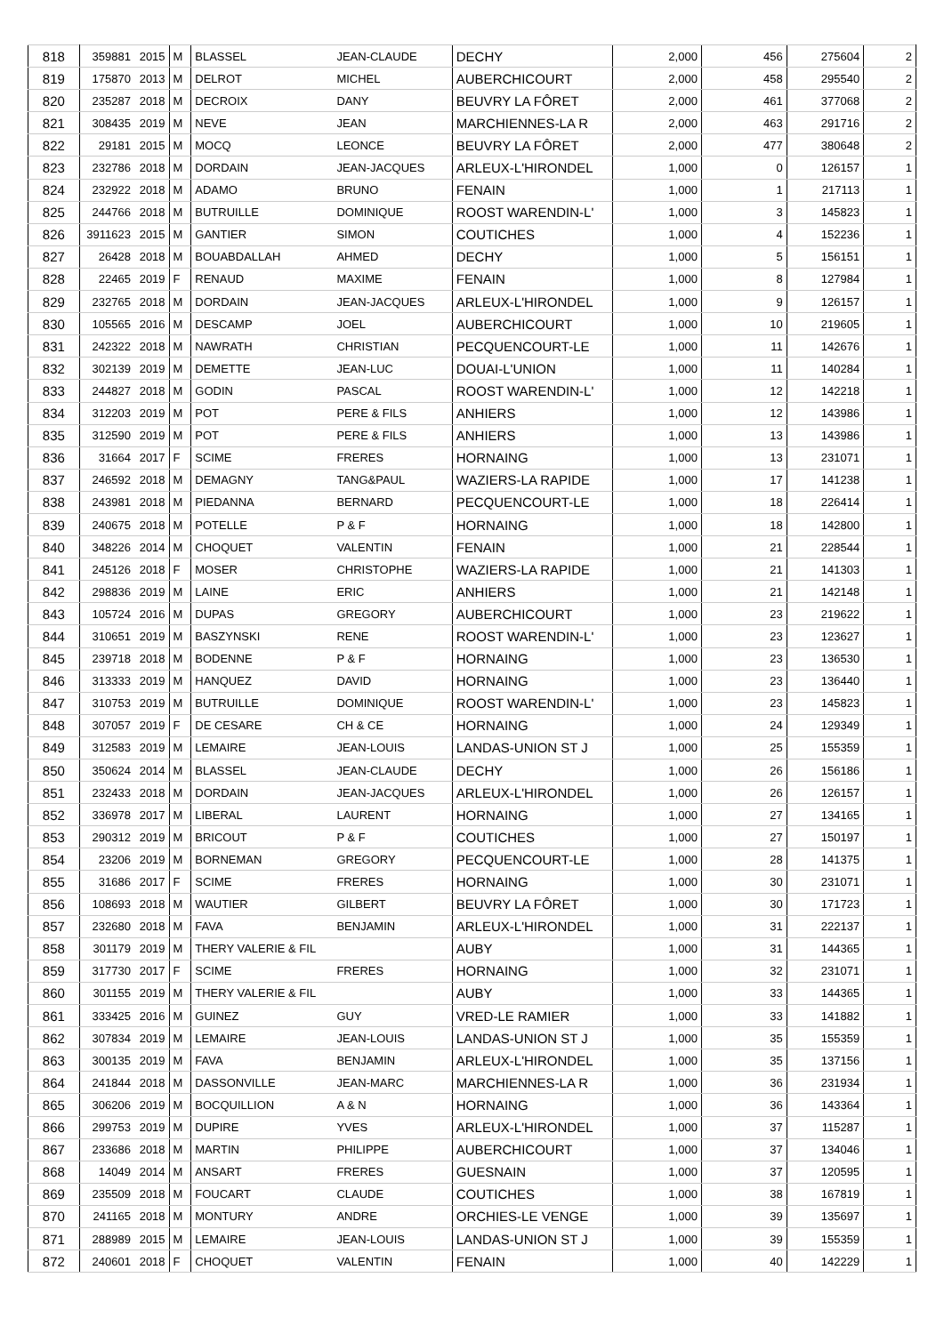| 818 | 359881 | 2015 | M | BLASSEL | JEAN-CLAUDE | DECHY | 2,000 | 456 | 275604 | 2 |
| 819 | 175870 | 2013 | M | DELROT | MICHEL | AUBERCHICOURT | 2,000 | 458 | 295540 | 2 |
| 820 | 235287 | 2018 | M | DECROIX | DANY | BEUVRY LA FÔRET | 2,000 | 461 | 377068 | 2 |
| 821 | 308435 | 2019 | M | NEVE | JEAN | MARCHIENNES-LA R | 2,000 | 463 | 291716 | 2 |
| 822 | 29181 | 2015 | M | MOCQ | LEONCE | BEUVRY LA FÔRET | 2,000 | 477 | 380648 | 2 |
| 823 | 232786 | 2018 | M | DORDAIN | JEAN-JACQUES | ARLEUX-L'HIRONDEL | 1,000 | 0 | 126157 | 1 |
| 824 | 232922 | 2018 | M | ADAMO | BRUNO | FENAIN | 1,000 | 1 | 217113 | 1 |
| 825 | 244766 | 2018 | M | BUTRUILLE | DOMINIQUE | ROOST WARENDIN-L' | 1,000 | 3 | 145823 | 1 |
| 826 | 3911623 | 2015 | M | GANTIER | SIMON | COUTICHES | 1,000 | 4 | 152236 | 1 |
| 827 | 26428 | 2018 | M | BOUABDALLAH | AHMED | DECHY | 1,000 | 5 | 156151 | 1 |
| 828 | 22465 | 2019 | F | RENAUD | MAXIME | FENAIN | 1,000 | 8 | 127984 | 1 |
| 829 | 232765 | 2018 | M | DORDAIN | JEAN-JACQUES | ARLEUX-L'HIRONDEL | 1,000 | 9 | 126157 | 1 |
| 830 | 105565 | 2016 | M | DESCAMP | JOEL | AUBERCHICOURT | 1,000 | 10 | 219605 | 1 |
| 831 | 242322 | 2018 | M | NAWRATH | CHRISTIAN | PECQUENCOURT-LE | 1,000 | 11 | 142676 | 1 |
| 832 | 302139 | 2019 | M | DEMETTE | JEAN-LUC | DOUAI-L'UNION | 1,000 | 11 | 140284 | 1 |
| 833 | 244827 | 2018 | M | GODIN | PASCAL | ROOST WARENDIN-L' | 1,000 | 12 | 142218 | 1 |
| 834 | 312203 | 2019 | M | POT | PERE & FILS | ANHIERS | 1,000 | 12 | 143986 | 1 |
| 835 | 312590 | 2019 | M | POT | PERE & FILS | ANHIERS | 1,000 | 13 | 143986 | 1 |
| 836 | 31664 | 2017 | F | SCIME | FRERES | HORNAING | 1,000 | 13 | 231071 | 1 |
| 837 | 246592 | 2018 | M | DEMAGNY | TANG&PAUL | WAZIERS-LA RAPIDE | 1,000 | 17 | 141238 | 1 |
| 838 | 243981 | 2018 | M | PIEDANNA | BERNARD | PECQUENCOURT-LE | 1,000 | 18 | 226414 | 1 |
| 839 | 240675 | 2018 | M | POTELLE | P & F | HORNAING | 1,000 | 18 | 142800 | 1 |
| 840 | 348226 | 2014 | M | CHOQUET | VALENTIN | FENAIN | 1,000 | 21 | 228544 | 1 |
| 841 | 245126 | 2018 | F | MOSER | CHRISTOPHE | WAZIERS-LA RAPIDE | 1,000 | 21 | 141303 | 1 |
| 842 | 298836 | 2019 | M | LAINE | ERIC | ANHIERS | 1,000 | 21 | 142148 | 1 |
| 843 | 105724 | 2016 | M | DUPAS | GREGORY | AUBERCHICOURT | 1,000 | 23 | 219622 | 1 |
| 844 | 310651 | 2019 | M | BASZYNSKI | RENE | ROOST WARENDIN-L' | 1,000 | 23 | 123627 | 1 |
| 845 | 239718 | 2018 | M | BODENNE | P & F | HORNAING | 1,000 | 23 | 136530 | 1 |
| 846 | 313333 | 2019 | M | HANQUEZ | DAVID | HORNAING | 1,000 | 23 | 136440 | 1 |
| 847 | 310753 | 2019 | M | BUTRUILLE | DOMINIQUE | ROOST WARENDIN-L' | 1,000 | 23 | 145823 | 1 |
| 848 | 307057 | 2019 | F | DE CESARE | CH & CE | HORNAING | 1,000 | 24 | 129349 | 1 |
| 849 | 312583 | 2019 | M | LEMAIRE | JEAN-LOUIS | LANDAS-UNION ST J | 1,000 | 25 | 155359 | 1 |
| 850 | 350624 | 2014 | M | BLASSEL | JEAN-CLAUDE | DECHY | 1,000 | 26 | 156186 | 1 |
| 851 | 232433 | 2018 | M | DORDAIN | JEAN-JACQUES | ARLEUX-L'HIRONDEL | 1,000 | 26 | 126157 | 1 |
| 852 | 336978 | 2017 | M | LIBERAL | LAURENT | HORNAING | 1,000 | 27 | 134165 | 1 |
| 853 | 290312 | 2019 | M | BRICOUT | P & F | COUTICHES | 1,000 | 27 | 150197 | 1 |
| 854 | 23206 | 2019 | M | BORNEMAN | GREGORY | PECQUENCOURT-LE | 1,000 | 28 | 141375 | 1 |
| 855 | 31686 | 2017 | F | SCIME | FRERES | HORNAING | 1,000 | 30 | 231071 | 1 |
| 856 | 108693 | 2018 | M | WAUTIER | GILBERT | BEUVRY LA FÔRET | 1,000 | 30 | 171723 | 1 |
| 857 | 232680 | 2018 | M | FAVA | BENJAMIN | ARLEUX-L'HIRONDEL | 1,000 | 31 | 222137 | 1 |
| 858 | 301179 | 2019 | M | THERY VALERIE & FIL | | AUBY | 1,000 | 31 | 144365 | 1 |
| 859 | 317730 | 2017 | F | SCIME | FRERES | HORNAING | 1,000 | 32 | 231071 | 1 |
| 860 | 301155 | 2019 | M | THERY VALERIE & FIL | | AUBY | 1,000 | 33 | 144365 | 1 |
| 861 | 333425 | 2016 | M | GUINEZ | GUY | VRED-LE RAMIER | 1,000 | 33 | 141882 | 1 |
| 862 | 307834 | 2019 | M | LEMAIRE | JEAN-LOUIS | LANDAS-UNION ST J | 1,000 | 35 | 155359 | 1 |
| 863 | 300135 | 2019 | M | FAVA | BENJAMIN | ARLEUX-L'HIRONDEL | 1,000 | 35 | 137156 | 1 |
| 864 | 241844 | 2018 | M | DASSONVILLE | JEAN-MARC | MARCHIENNES-LA R | 1,000 | 36 | 231934 | 1 |
| 865 | 306206 | 2019 | M | BOCQUILLION | A & N | HORNAING | 1,000 | 36 | 143364 | 1 |
| 866 | 299753 | 2019 | M | DUPIRE | YVES | ARLEUX-L'HIRONDEL | 1,000 | 37 | 115287 | 1 |
| 867 | 233686 | 2018 | M | MARTIN | PHILIPPE | AUBERCHICOURT | 1,000 | 37 | 134046 | 1 |
| 868 | 14049 | 2014 | M | ANSART | FRERES | GUESNAIN | 1,000 | 37 | 120595 | 1 |
| 869 | 235509 | 2018 | M | FOUCART | CLAUDE | COUTICHES | 1,000 | 38 | 167819 | 1 |
| 870 | 241165 | 2018 | M | MONTURY | ANDRE | ORCHIES-LE VENGE | 1,000 | 39 | 135697 | 1 |
| 871 | 288989 | 2015 | M | LEMAIRE | JEAN-LOUIS | LANDAS-UNION ST J | 1,000 | 39 | 155359 | 1 |
| 872 | 240601 | 2018 | F | CHOQUET | VALENTIN | FENAIN | 1,000 | 40 | 142229 | 1 |